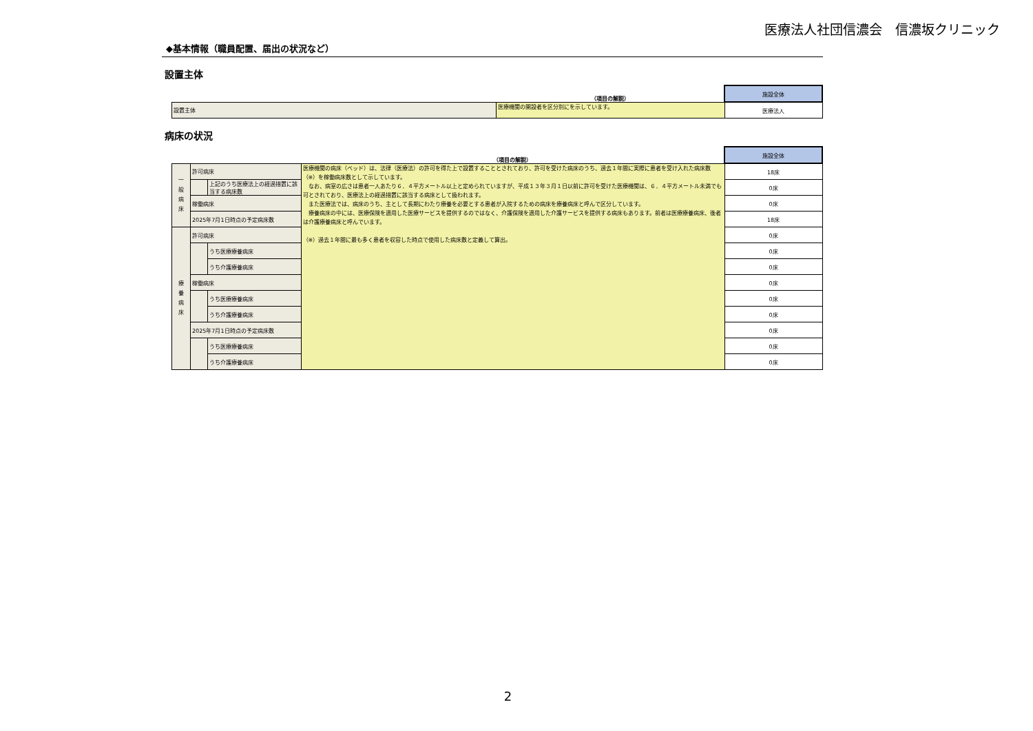医療法人社団信濃会　信濃坂クリニック
◆基本情報（職員配置、届出の状況など）
設置主体
| | （項目の解説） | 施設全体 |
| 設置主体 | 医療機関の開設者を区分別にを示しています。 | 医療法人 |
病床の状況
| | | | （項目の解説） | 施設全体 |
| 一 般 病 床 | 許可病床 | | 医療機関の病床（ベッド）は、法律（医療法）の許可を得た上で設置することとされており、許可を受けた病床のうち、過去１年間に実際に患者を受け入れた病床数（※）を稼働病床数として示しています。 なお、病室の広さは患者一人あたり６．４平方メートル以上と定められていますが、平成１３年３月１日以前に許可を受けた医療機関は、６．４平方メートル未満でも可とされており、医療法上の経過措置に該当する病床として扱われます。 また医療法では、病床のうち、主として長期にわたり療養を必要とする患者が入院するための病床を療養病床と呼んで区分しています。 療養病床の中には、医療保険を適用した医療サービスを提供するのではなく、介護保険を適用した介護サービスを提供する病床もあります。前者は医療療養病床、後者は介護療養病床と呼んでいます。 （※）過去１年間に最も多く患者を収容した時点で使用した病床数と定義して算出。 | 18床 |
| | | 上記のうち医療法上の経過措置に該当する病床数 | | 0床 |
| | 稼働病床 | | | 0床 |
| | 2025年7月1日時点の予定病床数 | | | 18床 |
| 療 養 病 床 | 許可病床 | | | 0床 |
| | | うち医療療養病床 | | 0床 |
| | | うち介護療養病床 | | 0床 |
| | 稼働病床 | | | 0床 |
| | | うち医療療養病床 | | 0床 |
| | | うち介護療養病床 | | 0床 |
| | 2025年7月1日時点の予定病床数 | | | 0床 |
| | | うち医療療養病床 | | 0床 |
| | | うち介護療養病床 | | 0床 |
2